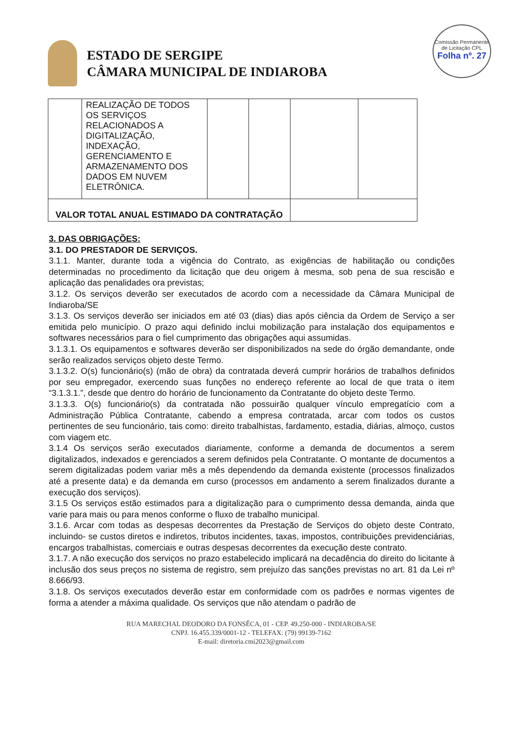Comissão Permanente de Licitação CPL
Folha nº. 27
ESTADO DE SERGIPE
CÂMARA MUNICIPAL DE INDIAROBA
| | REALIZAÇÃO DE TODOS OS SERVIÇOS RELACIONADOS A DIGITALIZAÇÃO, INDEXAÇÃO, GERENCIAMENTO E ARMAZENAMENTO DOS DADOS EM NUVEM ELETRÔNICA. | | | | |
| VALOR TOTAL ANUAL ESTIMADO DA CONTRATAÇÃO | | | | | |
3. DAS OBRIGAÇÕES:
3.1. DO PRESTADOR DE SERVIÇOS.
3.1.1. Manter, durante toda a vigência do Contrato, as exigências de habilitação ou condições determinadas no procedimento da licitação que deu origem à mesma, sob pena de sua rescisão e aplicação das penalidades ora previstas;
3.1.2. Os serviços deverão ser executados de acordo com a necessidade da Câmara Municipal de Indiaroba/SE
3.1.3. Os serviços deverão ser iniciados em até 03 (dias) dias após ciência da Ordem de Serviço a ser emitida pelo município. O prazo aqui definido inclui mobilização para instalação dos equipamentos e softwares necessários para o fiel cumprimento das obrigações aqui assumidas.
3.1.3.1. Os equipamentos e softwares deverão ser disponibilizados na sede do órgão demandante, onde serão realizados serviços objeto deste Termo.
3.1.3.2. O(s) funcionário(s) (mão de obra) da contratada deverá cumprir horários de trabalhos definidos por seu empregador, exercendo suas funções no endereço referente ao local de que trata o item “3.1.3.1.”, desde que dentro do horário de funcionamento da Contratante do objeto deste Termo.
3.1.3.3. O(s) funcionário(s) da contratada não possuirão qualquer vínculo empregatício com a Administração Pública Contratante, cabendo a empresa contratada, arcar com todos os custos pertinentes de seu funcionário, tais como: direito trabalhistas, fardamento, estadia, diárias, almoço, custos com viagem etc.
3.1.4 Os serviços serão executados diariamente, conforme a demanda de documentos a serem digitalizados, indexados e gerenciados a serem definidos pela Contratante. O montante de documentos a serem digitalizadas podem variar mês a mês dependendo da demanda existente (processos finalizados até a presente data) e da demanda em curso (processos em andamento a serem finalizados durante a execução dos serviços).
3.1.5 Os serviços estão estimados para a digitalização para o cumprimento dessa demanda, ainda que varie para mais ou para menos conforme o fluxo de trabalho municipal.
3.1.6. Arcar com todas as despesas decorrentes da Prestação de Serviços do objeto deste Contrato, incluindo- se custos diretos e indiretos, tributos incidentes, taxas, impostos, contribuições previdenciárias, encargos trabalhistas, comerciais e outras despesas decorrentes da execução deste contrato.
3.1.7. A não execução dos serviços no prazo estabelecido implicará na decadência do direito do licitante à inclusão dos seus preços no sistema de registro, sem prejuízo das sanções previstas no art. 81 da Lei nº 8.666/93.
3.1.8. Os serviços executados deverão estar em conformidade com os padrões e normas vigentes de forma a atender a máxima qualidade. Os serviços que não atendam o padrão de
RUA MARECHAL DEODORO DA FONSÊCA, 01 - CEP. 49.250-000 - INDIAROBA/SE
CNPJ. 16.455.339/0001-12 - TELEFAX: (79) 99139-7162
E-mail: diretoria.cmi2023@gmail.com